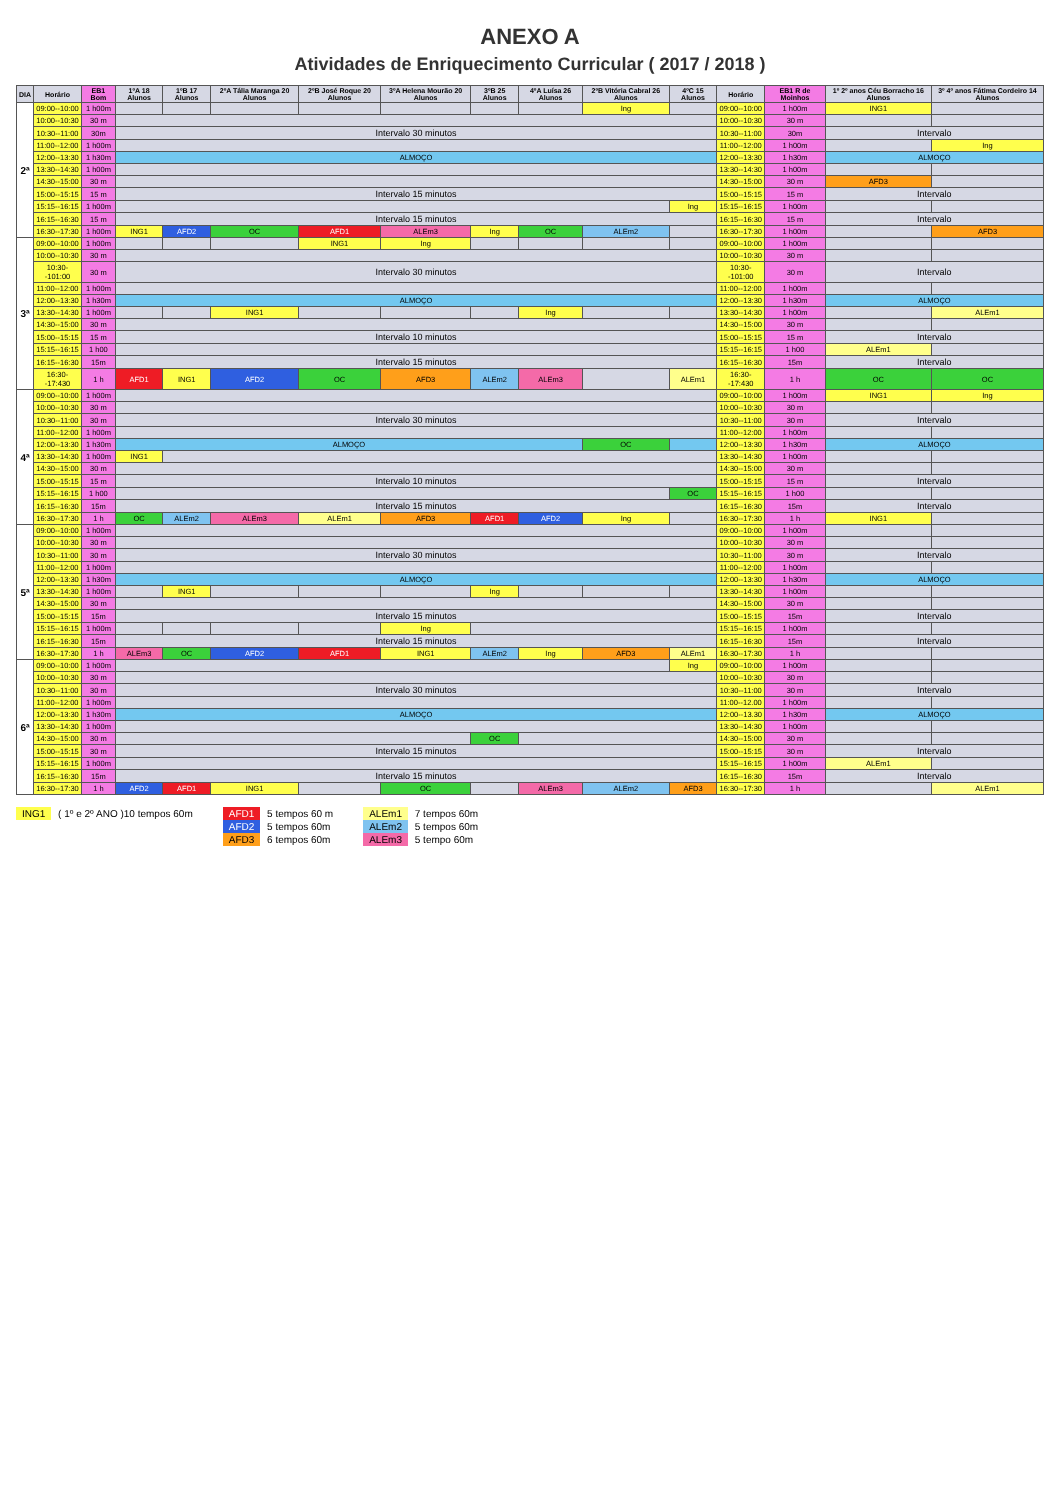ANEXO A
Atividades de Enriquecimento Curricular ( 2017 / 2018 )
| DIA | Horário | EB1 Bom | 1ºA 18 Alunos | 1ºB 17 Alunos | 2ºA Tália Maranga 20 Alunos | 2ºB José Roque 20 Alunos | 3ºA Helena Mourão 20 Alunos | 3ºB 25 Alunos | 4ºA Luísa 26 Alunos | 2ºB Vitória Cabral 26 Alunos | 4ºC 15 Alunos | Horário | EB1 R de Moinhos | 1º 2º anos Céu Borracho 16 Alunos | 3º 4º anos Fátima Cordeiro 14 Alunos |
| --- | --- | --- | --- | --- | --- | --- | --- | --- | --- | --- | --- | --- | --- | --- | --- |
| 2ª | 09:00--10:00 | 1 h00m | | | | | | | | Ing | | 09:00--10:00 | 1 h00m | ING1 | |
| | 10:00--10:30 | 30 m | | | | | | | | | | 10:00--10:30 | 30 m | | |
| | 10:30--11:00 | 30m | Intervalo 30 minutos | | | | | | | | | 10:30--11:00 | 30m | Intervalo | |
| | 11:00--12:00 | 1 h00m | | | | | | | | | | 11:00--12:00 | 1 h00m | | Ing |
| | 12:00--13:30 | 1 h30m | ALMOÇO | | | | | | | | | 12:00--13:30 | 1 h30m | ALMOÇO | |
| | 13:30--14:30 | 1 h00m | | | | | | | | | | 13:30--14:30 | 1 h00m | | |
| | 14:30--15:00 | 30 m | | | | | | | | | | 14:30--15:00 | 30 m | AFD3 | |
| | 15:00--15:15 | 15 m | Intervalo 15 minutos | | | | | | | | | 15:00--15:15 | 15 m | Intervalo | |
| | 15:15--16:15 | 1 h00m | | | | | | | | | Ing | 15:15--16:15 | 1 h00m | | |
| | 16:15--16:30 | 15 m | Intervalo 15 minutos | | | | | | | | | 16:15--16:30 | 15 m | Intervalo | |
| | 16:30--17:30 | 1 h00m | ING1 | AFD2 | OC | AFD1 | ALEm3 | Ing | OC | ALEm2 | | 16:30--17:30 | 1 h00m | | AFD3 |
| 3ª | 09:00--10:00 | 1 h00m | | | | ING1 | Ing | | | | | 09:00--10:00 | 1 h00m | | |
| | 10:00--10:30 | 30 m | | | | | | | | | | 10:00--10:30 | 30 m | | |
| | 10:30--101:00 | 30 m | Intervalo 30 minutos | | | | | | | | | 10:30--101:00 | 30 m | Intervalo | |
| | 11:00--12:00 | 1 h00m | | | | | | | | | | 11:00--12:00 | 1 h00m | | |
| | 12:00--13:30 | 1 h30m | ALMOÇO | | | | | | | | | 12:00--13:30 | 1 h30m | ALMOÇO | |
| | 13:30--14:30 | 1 h00m | | | ING1 | | | | Ing | | | 13:30--14:30 | 1 h00m | | ALEm1 |
| | 14:30--15:00 | 30 m | | | | | | | | | | 14:30--15:00 | 30 m | | |
| | 15:00--15:15 | 15 m | Intervalo 10 minutos | | | | | | | | | 15:00--15:15 | 15 m | Intervalo | |
| | 15:15--16:15 | 1 h00 | | | | | | | | | | 15:15--16:15 | 1 h00 | ALEm1 | |
| | 16:15--16:30 | 15m | Intervalo 15 minutos | | | | | | | | | 16:15--16:30 | 15m | Intervalo | |
| | 16:30--17:430 | 1 h | AFD1 | ING1 | AFD2 | OC | AFD3 | ALEm2 | ALEm3 | | ALEm1 | 16:30--17:430 | 1 h | OC | OC |
| 4ª | 09:00--10:00 | 1 h00m | | | | | | | | | | 09:00--10:00 | 1 h00m | ING1 | Ing |
| | 10:00--10:30 | 30 m | | | | | | | | | | 10:00--10:30 | 30 m | | |
| | 10:30--11:00 | 30 m | Intervalo 30 minutos | | | | | | | | | 10:30--11:00 | 30 m | Intervalo | |
| | 11:00--12:00 | 1 h00m | | | | | | | | | | 11:00--12:00 | 1 h00m | | |
| | 12:00--13:30 | 1 h30m | ALMOÇO | | | | | | | OC | | 12:00--13:30 | 1 h30m | ALMOÇO | |
| | 13:30--14:30 | 1 h00m | ING1 | | | | | | | | | 13:30--14:30 | 1 h00m | | |
| | 14:30--15:00 | 30 m | | | | | | | | | | 14:30--15:00 | 30 m | | |
| | 15:00--15:15 | 15 m | Intervalo 10 minutos | | | | | | | | | 15:00--15:15 | 15 m | Intervalo | |
| | 15:15--16:15 | 1 h00 | | | | | | | | | OC | 15:15--16:15 | 1 h00 | | |
| | 16:15--16:30 | 15m | Intervalo 15 minutos | | | | | | | | | 16:15--16:30 | 15m | Intervalo | |
| | 16:30--17:30 | 1 h | OC | ALEm2 | ALEm3 | ALEm1 | AFD3 | AFD1 | AFD2 | Ing | | 16:30--17:30 | 1 h | ING1 | |
| 5ª | 09:00--10:00 | 1 h00m | | | | | | | | | | 09:00--10:00 | 1 h00m | | |
| | 10:00--10:30 | 30 m | | | | | | | | | | 10:00--10:30 | 30 m | | |
| | 10:30--11:00 | 30 m | Intervalo 30 minutos | | | | | | | | | 10:30--11:00 | 30 m | Intervalo | |
| | 11:00--12:00 | 1 h00m | | | | | | | | | | 11:00--12:00 | 1 h00m | | |
| | 12:00--13:30 | 1 h30m | ALMOÇO | | | | | | | | | 12:00--13:30 | 1 h30m | ALMOÇO | |
| | 13:30--14:30 | 1 h00m | | ING1 | | | | Ing | | | | 13:30--14:30 | 1 h00m | | |
| | 14:30--15:00 | 30 m | | | | | | | | | | 14:30--15:00 | 30 m | | |
| | 15:00--15:15 | 15m | Intervalo 15 minutos | | | | | | | | | 15:00--15:15 | 15m | Intervalo | |
| | 15:15--16:15 | 1 h00m | | | | | Ing | | | | | 15:15--16:15 | 1 h00m | | |
| | 16:15--16:30 | 15m | Intervalo 15 minutos | | | | | | | | | 16:15--16:30 | 15m | Intervalo | |
| | 16:30--17:30 | 1 h | ALEm3 | OC | AFD2 | AFD1 | ING1 | ALEm2 | Ing | AFD3 | ALEm1 | 16:30--17:30 | 1 h | | |
| 6ª | 09:00--10:00 | 1 h00m | | | | | | | | | Ing | 09:00--10:00 | 1 h00m | | |
| | 10:00--10:30 | 30 m | | | | | | | | | | 10:00--10:30 | 30 m | | |
| | 10:30--11:00 | 30 m | Intervalo 30 minutos | | | | | | | | | 10:30--11:00 | 30 m | Intervalo | |
| | 11:00--12:00 | 1 h00m | | | | | | | | | | 11:00--12.00 | 1 h00m | | |
| | 12:00--13:30 | 1 h30m | ALMOÇO | | | | | | | | | 12:00--13.30 | 1 h30m | ALMOÇO | |
| | 13:30--14:30 | 1 h00m | | | | | | | | | | 13:30--14:30 | 1 h00m | | |
| | 14:30--15:00 | 30 m | | | | | | OC | | | | 14:30--15:00 | 30 m | | |
| | 15:00--15:15 | 30 m | Intervalo 15 minutos | | | | | | | | | 15:00--15:15 | 30 m | Intervalo | |
| | 15:15--16:15 | 1 h00m | | | | | | | | | | 15:15--16:15 | 1 h00m | ALEm1 | |
| | 16:15--16:30 | 15m | Intervalo 15 minutos | | | | | | | | | 16:15--16:30 | 15m | Intervalo | |
| | 16:30--17:30 | 1 h | AFD2 | AFD1 | ING1 | | OC | | ALEm3 | ALEm2 | AFD3 | 16:30--17:30 | 1 h | | ALEm1 |
ING1 ( 1º e 2º ANO )10 tempos 60m
AFD1 5 tempos 60 m
AFD2 5 tempos 60m
AFD3 6 tempos 60m
ALEm1 7 tempos 60m
ALEm2 5 tempos 60m
ALEm3 5 tempo 60m